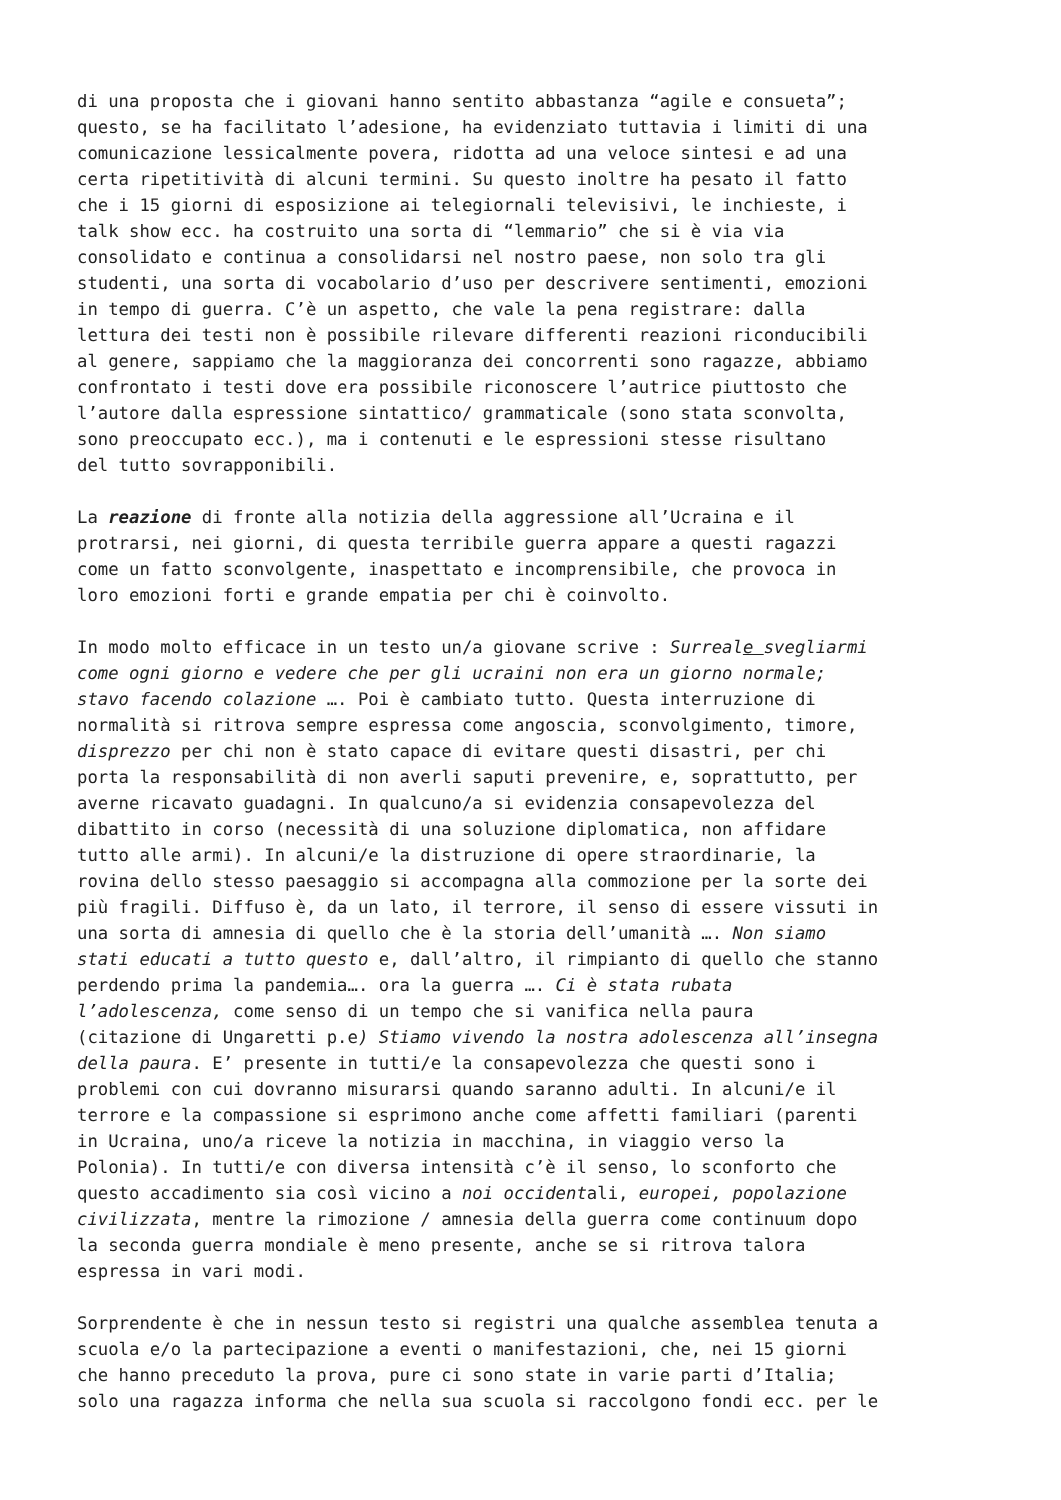di una proposta che i giovani hanno sentito abbastanza “agile e consueta”; questo, se ha facilitato l’adesione, ha evidenziato tuttavia i limiti di una comunicazione lessicalmente povera, ridotta ad una veloce sintesi e ad una certa ripetitività di alcuni termini. Su questo inoltre ha pesato il fatto che i 15 giorni di esposizione ai telegiornali televisivi, le inchieste, i talk show ecc. ha costruito una sorta di “lemmario” che si è via via consolidato e continua a consolidarsi nel nostro paese, non solo tra gli studenti, una sorta di vocabolario d’uso per descrivere sentimenti, emozioni in tempo di guerra. C’è un aspetto, che vale la pena registrare: dalla lettura dei testi non è possibile rilevare differenti reazioni riconducibili al genere, sappiamo che la maggioranza dei concorrenti sono ragazze, abbiamo confrontato i testi dove era possibile riconoscere l’autrice piuttosto che l’autore dalla espressione sintattico/ grammaticale (sono stata sconvolta, sono preoccupato ecc.), ma i contenuti e le espressioni stesse risultano del tutto sovrapponibili.
La reazione di fronte alla notizia della aggressione all’Ucraina e il protrarsi, nei giorni, di questa terribile guerra appare a questi ragazzi come un fatto sconvolgente, inaspettato e incomprensibile, che provoca in loro emozioni forti e grande empatia per chi è coinvolto.
In modo molto efficace in un testo un/a giovane scrive : Surreale svegliarmi come ogni giorno e vedere che per gli ucraini non era un giorno normale; stavo facendo colazione …. Poi è cambiato tutto. Questa interruzione di normalità si ritrova sempre espressa come angoscia, sconvolgimento, timore, disprezzo per chi non è stato capace di evitare questi disastri, per chi porta la responsabilità di non averli saputi prevenire, e, soprattutto, per averne ricavato guadagni. In qualcuno/a si evidenzia consapevolezza del dibattito in corso (necessità di una soluzione diplomatica, non affidare tutto alle armi). In alcuni/e la distruzione di opere straordinarie, la rovina dello stesso paesaggio si accompagna alla commozione per la sorte dei più fragili. Diffuso è, da un lato, il terrore, il senso di essere vissuti in una sorta di amnesia di quello che è la storia dell’umanità …. Non siamo stati educati a tutto questo e, dall’altro, il rimpianto di quello che stanno perdendo prima la pandemia…. ora la guerra …. Ci è stata rubata l’adolescenza, come senso di un tempo che si vanifica nella paura (citazione di Ungaretti p.e) Stiamo vivendo la nostra adolescenza all’insegna della paura. E’ presente in tutti/e la consapevolezza che questi sono i problemi con cui dovranno misurarsi quando saranno adulti. In alcuni/e il terrore e la compassione si esprimono anche come affetti familiari (parenti in Ucraina, uno/a riceve la notizia in macchina, in viaggio verso la Polonia). In tutti/e con diversa intensità c’è il senso, lo sconforto che questo accadimento sia così vicino a noi occidentali, europei, popolazione civilizzata, mentre la rimozione / amnesia della guerra come continuum dopo la seconda guerra mondiale è meno presente, anche se si ritrova talora espressa in vari modi.
Sorprendente è che in nessun testo si registri una qualche assemblea tenuta a scuola e/o la partecipazione a eventi o manifestazioni, che, nei 15 giorni che hanno preceduto la prova, pure ci sono state in varie parti d’Italia; solo una ragazza informa che nella sua scuola si raccolgono fondi ecc. per le